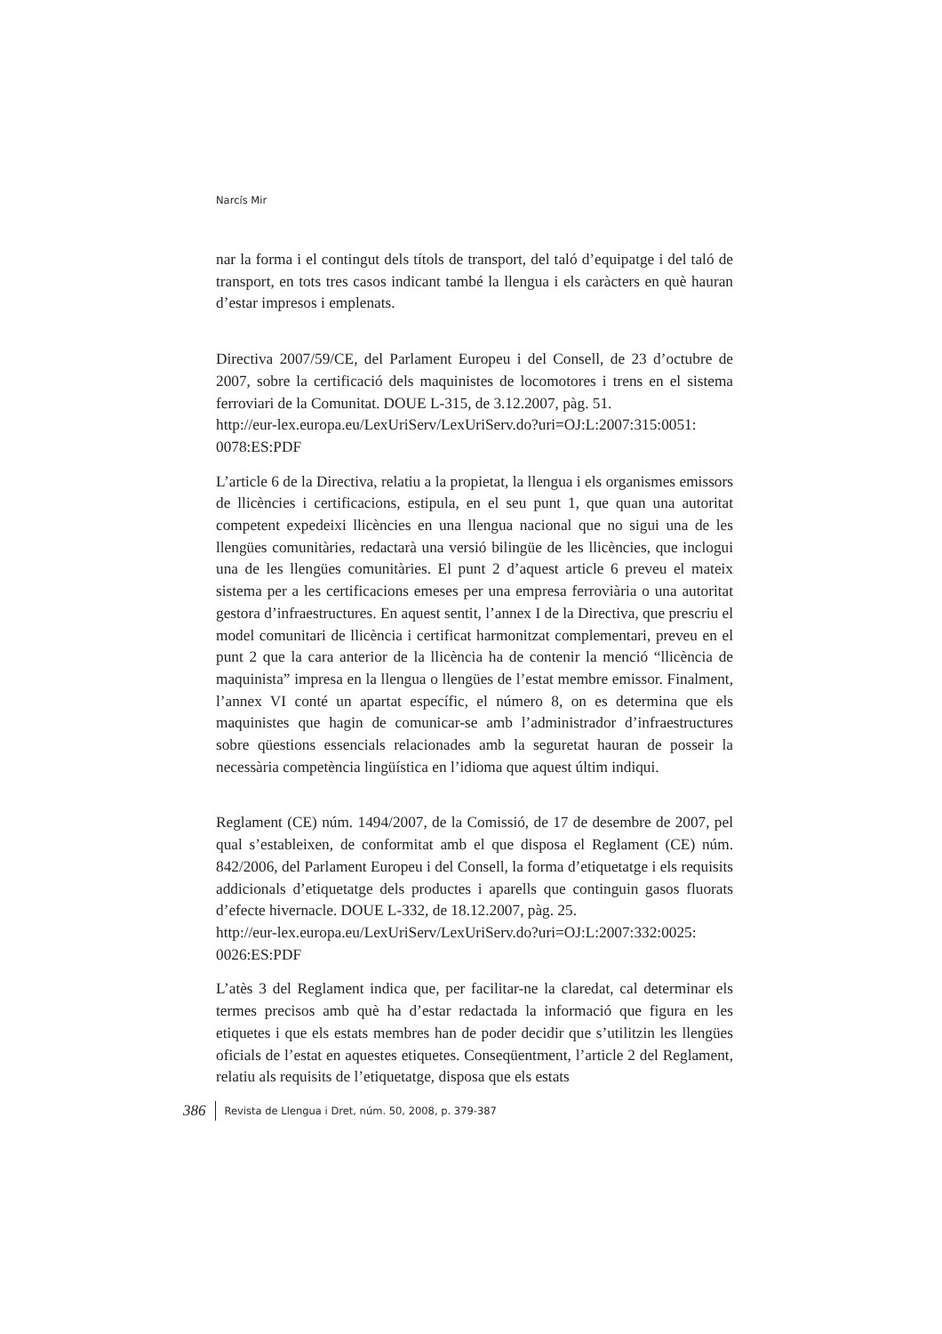Narcís Mir
nar la forma i el contingut dels títols de transport, del taló d’equipatge i del taló de transport, en tots tres casos indicant també la llengua i els caràcters en què hauran d’estar impresos i emplenats.
Directiva 2007/59/CE, del Parlament Europeu i del Consell, de 23 d’octubre de 2007, sobre la certificació dels maquinistes de locomotores i trens en el sistema ferroviari de la Comunitat. DOUE L-315, de 3.12.2007, pàg. 51.
http://eur-lex.europa.eu/LexUriServ/LexUriServ.do?uri=OJ:L:2007:315:0051:
0078:ES:PDF
L’article 6 de la Directiva, relatiu a la propietat, la llengua i els organismes emissors de llicències i certificacions, estipula, en el seu punt 1, que quan una autoritat competent expedeixi llicències en una llengua nacional que no sigui una de les llengües comunitàries, redactarà una versió bilingüe de les llicències, que inclogui una de les llengües comunitàries. El punt 2 d’aquest article 6 preveu el mateix sistema per a les certificacions emeses per una empresa ferroviària o una autoritat gestora d’infraestructures. En aquest sentit, l’annex I de la Directiva, que prescriu el model comunitari de llicència i certificat harmonitzat complementari, preveu en el punt 2 que la cara anterior de la llicència ha de contenir la menció “llicència de maquinista” impresa en la llengua o llengües de l’estat membre emissor. Finalment, l’annex VI conté un apartat específic, el número 8, on es determina que els maquinistes que hagin de comunicar-se amb l’administrador d’infraestructures sobre qüestions essencials relacionades amb la seguretat hauran de posseir la necessària competència lingüística en l’idioma que aquest últim indiqui.
Reglament (CE) núm. 1494/2007, de la Comissió, de 17 de desembre de 2007, pel qual s’estableixen, de conformitat amb el que disposa el Reglament (CE) núm. 842/2006, del Parlament Europeu i del Consell, la forma d’etiquetatge i els requisits addicionals d’etiquetatge dels productes i aparells que continguin gasos fluorats d’efecte hivernacle. DOUE L-332, de 18.12.2007, pàg. 25.
http://eur-lex.europa.eu/LexUriServ/LexUriServ.do?uri=OJ:L:2007:332:0025:
0026:ES:PDF
L’atès 3 del Reglament indica que, per facilitar-ne la claredat, cal determinar els termes precisos amb què ha d’estar redactada la informació que figura en les etiquetes i que els estats membres han de poder decidir que s’utilitzin les llengües oficials de l’estat en aquestes etiquetes. Conseqüentment, l’article 2 del Reglament, relatiu als requisits de l’etiquetatge, disposa que els estats
386 Revista de Llengua i Dret, núm. 50, 2008, p. 379-387